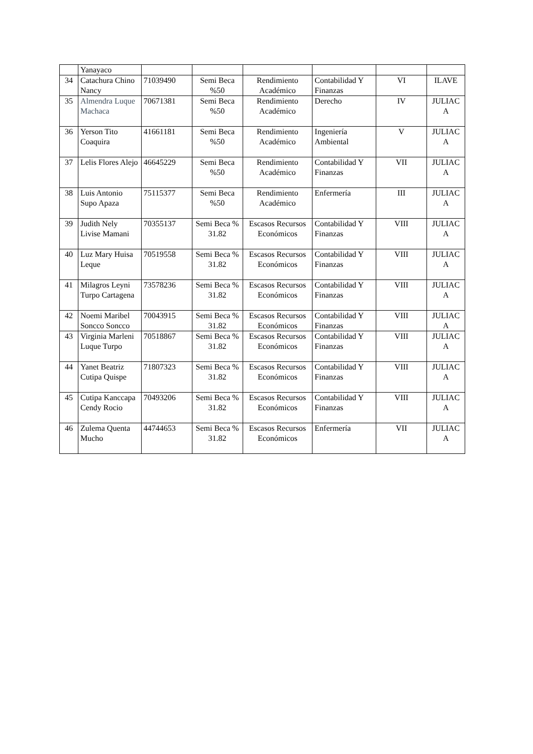| | Yanayaco | | | | | | |
| 34 | Catachura Chino Nancy | 71039490 | Semi Beca %50 | Rendimiento Académico | Contabilidad Y Finanzas | VI | ILAVE |
| 35 | Almendra Luque Machaca | 70671381 | Semi Beca %50 | Rendimiento Académico | Derecho | IV | JULIAC A |
| 36 | Yerson Tito Coaquira | 41661181 | Semi Beca %50 | Rendimiento Académico | Ingeniería Ambiental | V | JULIAC A |
| 37 | Lelis Flores Alejo | 46645229 | Semi Beca %50 | Rendimiento Académico | Contabilidad Y Finanzas | VII | JULIAC A |
| 38 | Luis Antonio Supo Apaza | 75115377 | Semi Beca %50 | Rendimiento Académico | Enfermería | III | JULIAC A |
| 39 | Judith Nely Livise Mamani | 70355137 | Semi Beca % 31.82 | Escasos Recursos Económicos | Contabilidad Y Finanzas | VIII | JULIAC A |
| 40 | Luz Mary Huisa Leque | 70519558 | Semi Beca % 31.82 | Escasos Recursos Económicos | Contabilidad Y Finanzas | VIII | JULIAC A |
| 41 | Milagros Leyni Turpo Cartagena | 73578236 | Semi Beca % 31.82 | Escasos Recursos Económicos | Contabilidad Y Finanzas | VIII | JULIAC A |
| 42 | Noemi Maribel Soncco Soncco | 70043915 | Semi Beca % 31.82 | Escasos Recursos Económicos | Contabilidad Y Finanzas | VIII | JULIAC A |
| 43 | Virginia Marleni Luque Turpo | 70518867 | Semi Beca % 31.82 | Escasos Recursos Económicos | Contabilidad Y Finanzas | VIII | JULIAC A |
| 44 | Yanet Beatriz Cutipa Quispe | 71807323 | Semi Beca % 31.82 | Escasos Recursos Económicos | Contabilidad Y Finanzas | VIII | JULIAC A |
| 45 | Cutipa Kanccapa Cendy Rocio | 70493206 | Semi Beca % 31.82 | Escasos Recursos Económicos | Contabilidad Y Finanzas | VIII | JULIAC A |
| 46 | Zulema Quenta Mucho | 44744653 | Semi Beca % 31.82 | Escasos Recursos Económicos | Enfermería | VII | JULIAC A |